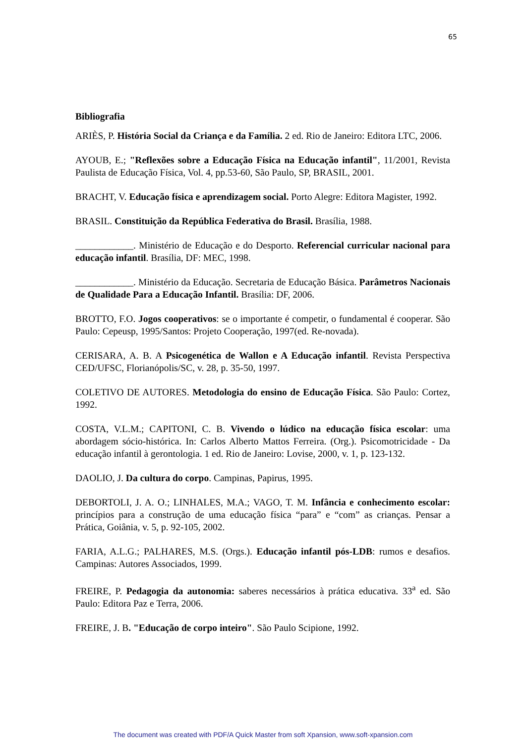65
Bibliografia
ARIÈS, P. História Social da Criança e da Família. 2 ed. Rio de Janeiro: Editora LTC, 2006.
AYOUB, E.; "Reflexões sobre a Educação Física na Educação infantil", 11/2001, Revista Paulista de Educação Física, Vol. 4, pp.53-60, São Paulo, SP, BRASIL, 2001.
BRACHT, V. Educação física e aprendizagem social. Porto Alegre: Editora Magister, 1992.
BRASIL. Constituição da República Federativa do Brasil. Brasília, 1988.
____________. Ministério de Educação e do Desporto. Referencial curricular nacional para educação infantil. Brasília, DF: MEC, 1998.
____________. Ministério da Educação. Secretaria de Educação Básica. Parâmetros Nacionais de Qualidade Para a Educação Infantil. Brasília: DF, 2006.
BROTTO, F.O. Jogos cooperativos: se o importante é competir, o fundamental é cooperar. São Paulo: Cepeusp, 1995/Santos: Projeto Cooperação, 1997(ed. Re-novada).
CERISARA, A. B. A Psicogenética de Wallon e A Educação infantil. Revista Perspectiva CED/UFSC, Florianópolis/SC, v. 28, p. 35-50, 1997.
COLETIVO DE AUTORES. Metodologia do ensino de Educação Física. São Paulo: Cortez, 1992.
COSTA, V.L.M.; CAPITONI, C. B. Vivendo o lúdico na educação física escolar: uma abordagem sócio-histórica. In: Carlos Alberto Mattos Ferreira. (Org.). Psicomotricidade - Da educação infantil à gerontologia. 1 ed. Rio de Janeiro: Lovise, 2000, v. 1, p. 123-132.
DAOLIO, J. Da cultura do corpo. Campinas, Papirus, 1995.
DEBORTOLI, J. A. O.; LINHALES, M.A.; VAGO, T. M. Infância e conhecimento escolar: princípios para a construção de uma educação física “para” e “com” as crianças. Pensar a Prática, Goiânia, v. 5, p. 92-105, 2002.
FARIA, A.L.G.; PALHARES, M.S. (Orgs.). Educação infantil pós-LDB: rumos e desafios. Campinas: Autores Associados, 1999.
FREIRE, P. Pedagogia da autonomia: saberes necessários à prática educativa. 33<sup>a</sup> ed. São Paulo: Editora Paz e Terra, 2006.
FREIRE, J. B. "Educação de corpo inteiro". São Paulo Scipione, 1992.
The document was created with PDF/A Quick Master from soft Xpansion, www.soft-xpansion.com